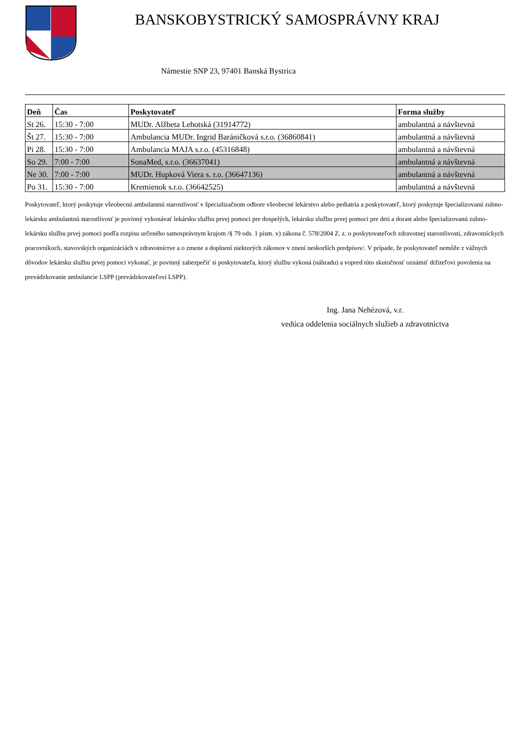BANSKOBYSTRICKÝ SAMOSPRÁVNY KRAJ
Námestie SNP 23, 97401 Banská Bystrica
| Deň | Čas | Poskytovateľ | Forma služby |
| --- | --- | --- | --- |
| St 26. | 15:30 - 7:00 | MUDr. Alžbeta Lehotská (31914772) | ambulantná a návštevná |
| Št 27. | 15:30 - 7:00 | Ambulancia MUDr. Ingrid Baráničková s.r.o. (36860841) | ambulantná a návštevná |
| Pi 28. | 15:30 - 7:00 | Ambulancia MAJA s.r.o. (45316848) | ambulantná a návštevná |
| So 29. | 7:00 - 7:00 | SonaMed, s.r.o. (36637041) | ambulantná a návštevná |
| Ne 30. | 7:00 - 7:00 | MUDr. Hupková Viera s. r.o. (36647136) | ambulantná a návštevná |
| Po 31. | 15:30 - 7:00 | Kremienok s.r.o. (36642525) | ambulantná a návštevná |
Poskytovateľ, ktorý poskytuje všeobecnú ambulantnú starostlivosť v špecializačnom odbore všeobecné lekárstvo alebo pediatria a poskytovateľ, ktorý poskytuje špecializovanú zubno-lekársku ambulantnú starostlivosť je povinný vykonávať lekársku službu prvej pomoci pre dospelých, lekársku službu prvej pomoci pre deti a dorast alebo špecializovanú zubno-lekársku službu prvej pomoci podľa rozpisu určeného samosprávnym krajom /§ 79 ods. 1 písm. v) zákona č. 578/2004 Z. z. o poskytovateľoch zdravotnej starostlivosti, zdravotníckych pracovníkoch, stavovských organizáciách v zdravotníctve a o zmene a doplnení niektorých zákonov v znení neskorších predpisov/. V prípade, že poskytovateľ nemôže z vážnych dôvodov lekársku službu prvej pomoci vykonať, je povinný zabezpečiť si poskytovateľa, ktorý službu vykoná (náhradu) a vopred túto skutočnosť oznámiť držiteľovi povolenia na prevádzkovanie ambulancie LSPP (prevádzkovateľovi LSPP).
Ing. Jana Nehézová, v.r.
vedúca oddelenia sociálnych služieb a zdravotníctva